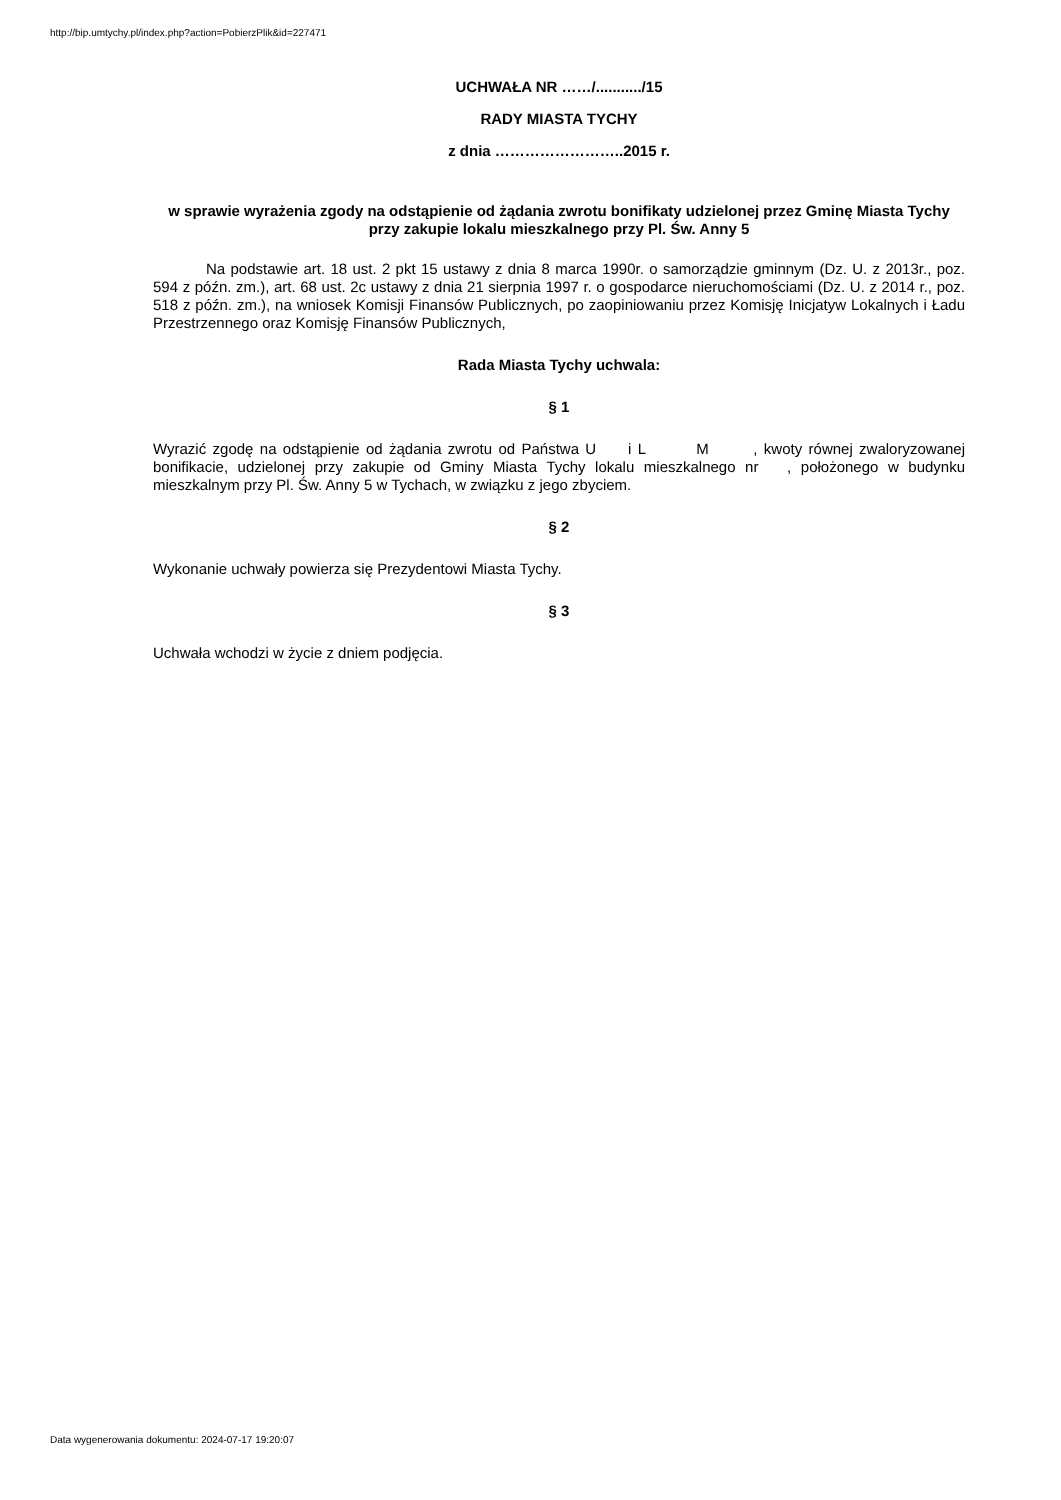http://bip.umtychy.pl/index.php?action=PobierzPlik&id=227471
UCHWAŁA NR ……/.........../15
RADY MIASTA TYCHY
z dnia ……………………..2015 r.
w sprawie wyrażenia zgody na odstąpienie od żądania zwrotu bonifikaty udzielonej przez Gminę Miasta Tychy przy zakupie lokalu mieszkalnego przy Pl. Św. Anny 5
Na podstawie art. 18 ust. 2 pkt 15 ustawy z dnia 8 marca 1990r. o samorządzie gminnym (Dz. U. z 2013r., poz. 594 z późn. zm.), art. 68 ust. 2c ustawy z dnia 21 sierpnia 1997 r. o gospodarce nieruchomościami (Dz. U. z 2014 r., poz. 518 z późn. zm.), na wniosek Komisji Finansów Publicznych, po zaopiniowaniu przez Komisję Inicjatyw Lokalnych i Ładu Przestrzennego oraz Komisję Finansów Publicznych,
Rada Miasta Tychy uchwala:
§ 1
Wyrazić zgodę na odstąpienie od żądania zwrotu od Państwa U i L M , kwoty równej zwaloryzowanej bonifikacie, udzielonej przy zakupie od Gminy Miasta Tychy lokalu mieszkalnego nr , położonego w budynku mieszkalnym przy Pl. Św. Anny 5 w Tychach, w związku z jego zbyciem.
§ 2
Wykonanie uchwały powierza się Prezydentowi Miasta Tychy.
§ 3
Uchwała wchodzi w życie z dniem podjęcia.
Data wygenerowania dokumentu: 2024-07-17 19:20:07